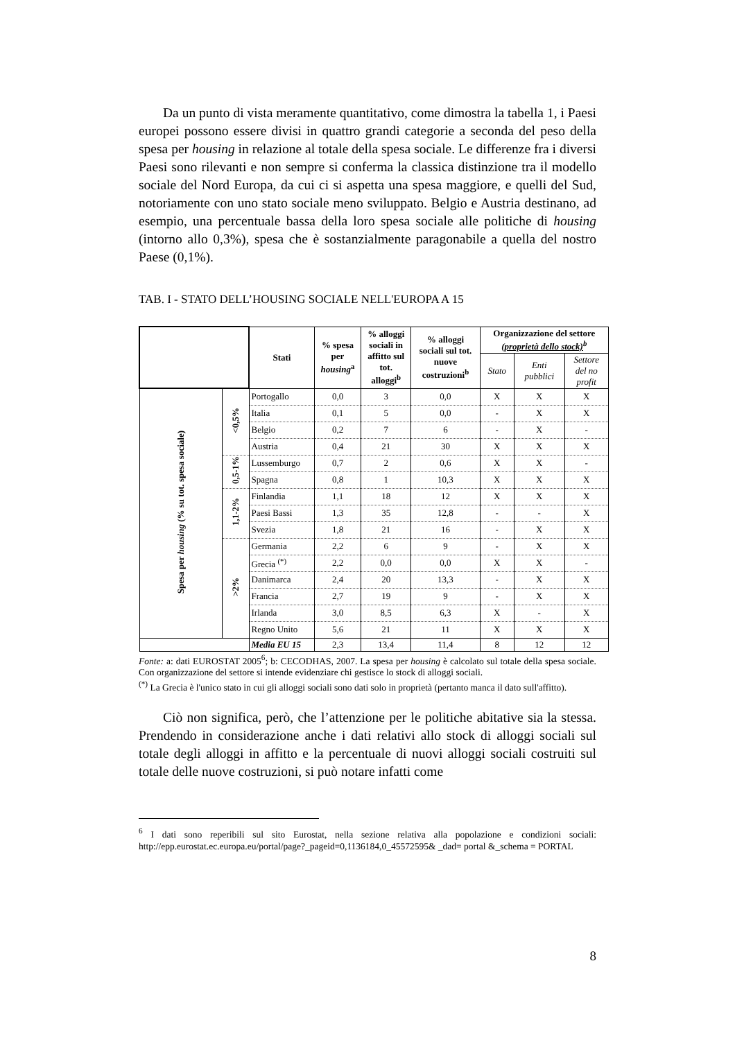Da un punto di vista meramente quantitativo, come dimostra la tabella 1, i Paesi europei possono essere divisi in quattro grandi categorie a seconda del peso della spesa per housing in relazione al totale della spesa sociale. Le differenze fra i diversi Paesi sono rilevanti e non sempre si conferma la classica distinzione tra il modello sociale del Nord Europa, da cui ci si aspetta una spesa maggiore, e quelli del Sud, notoriamente con uno stato sociale meno sviluppato. Belgio e Austria destinano, ad esempio, una percentuale bassa della loro spesa sociale alle politiche di housing (intorno allo 0,3%), spesa che è sostanzialmente paragonabile a quella del nostro Paese (0,1%).
TAB. I - STATO DELL’HOUSING SOCIALE NELL'EUROPA A 15
| | | Stati | % spesa per housing<sup>a</sup> | % alloggi sociali in affitto sul tot. alloggi<sup>b</sup> | % alloggi sociali sul tot. nuove costruzioni<sup>b</sup> | Organizzazione del settore (proprietà dello stock)<sup>b</sup> | | |
| --- | --- | --- | --- | --- | --- | --- | --- | --- |
| | | | | | | Stato | Enti pubblici | Settore del no profit |
| Spesa per housing (% su tot. spesa sociale) | <0,5% | Portogallo | 0,0 | 3 | 0,0 | X | X | X |
| | | Italia | 0,1 | 5 | 0,0 | - | X | X |
| | | Belgio | 0,2 | 7 | 6 | - | X | - |
| | | Austria | 0,4 | 21 | 30 | X | X | X |
| | 0,5-1% | Lussemburgo | 0,7 | 2 | 0,6 | X | X | - |
| | | Spagna | 0,8 | 1 | 10,3 | X | X | X |
| | 1,1-2% | Finlandia | 1,1 | 18 | 12 | X | X | X |
| | | Paesi Bassi | 1,3 | 35 | 12,8 | - | - | X |
| | | Svezia | 1,8 | 21 | 16 | - | X | X |
| | >2% | Germania | 2,2 | 6 | 9 | - | X | X |
| | | Grecia <sup>(*)</sup> | 2,2 | 0,0 | 0,0 | X | X | - |
| | | Danimarca | 2,4 | 20 | 13,3 | - | X | X |
| | | Francia | 2,7 | 19 | 9 | - | X | X |
| | | Irlanda | 3,0 | 8,5 | 6,3 | X | - | X |
| | | Regno Unito | 5,6 | 21 | 11 | X | X | X |
| | | Media EU 15 | 2,3 | 13,4 | 11,4 | 8 | 12 | 12 |
Fonte: a: dati EUROSTAT 2005<sup>6</sup>; b: CECODHAS, 2007. La spesa per housing è calcolato sul totale della spesa sociale. Con organizzazione del settore si intende evidenziare chi gestisce lo stock di alloggi sociali.
<sup>(*)</sup> La Grecia è l'unico stato in cui gli alloggi sociali sono dati solo in proprietà (pertanto manca il dato sull'affitto).
Ciò non significa, però, che l’attenzione per le politiche abitative sia la stessa. Prendendo in considerazione anche i dati relativi allo stock di alloggi sociali sul totale degli alloggi in affitto e la percentuale di nuovi alloggi sociali costruiti sul totale delle nuove costruzioni, si può notare infatti come
<sup>6</sup> I dati sono reperibili sul sito Eurostat, nella sezione relativa alla popolazione e condizioni sociali: http://epp.eurostat.ec.europa.eu/portal/page?_pageid=0,1136184,0_45572595& _dad= portal &_schema = PORTAL
8